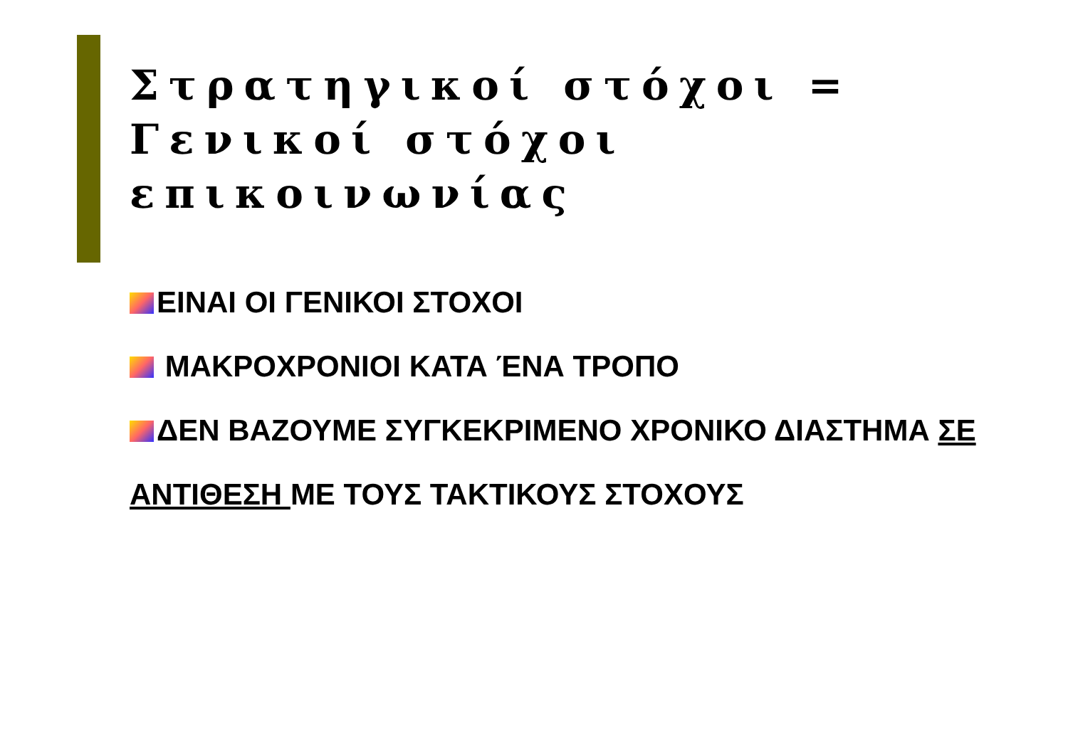Στρατηγικοί στόχοι =
Γενικοί στόχοι επικοινωνίας
ΕΙΝΑΙ ΟΙ ΓΕΝΙΚΟΙ ΣΤΟΧΟΙ
ΜΑΚΡΟΧΡΟΝΙΟΙ ΚΑΤΑ ΈΝΑ ΤΡΟΠΟ
ΔΕΝ ΒΑΖΟΥΜΕ ΣΥΓΚΕΚΡΙΜΕΝΟ ΧΡΟΝΙΚΟ ΔΙΑΣΤΗΜΑ ΣΕ ΑΝΤΙΘΕΣΗ ΜΕ ΤΟΥΣ ΤΑΚΤΙΚΟΥΣ ΣΤΟΧΟΥΣ